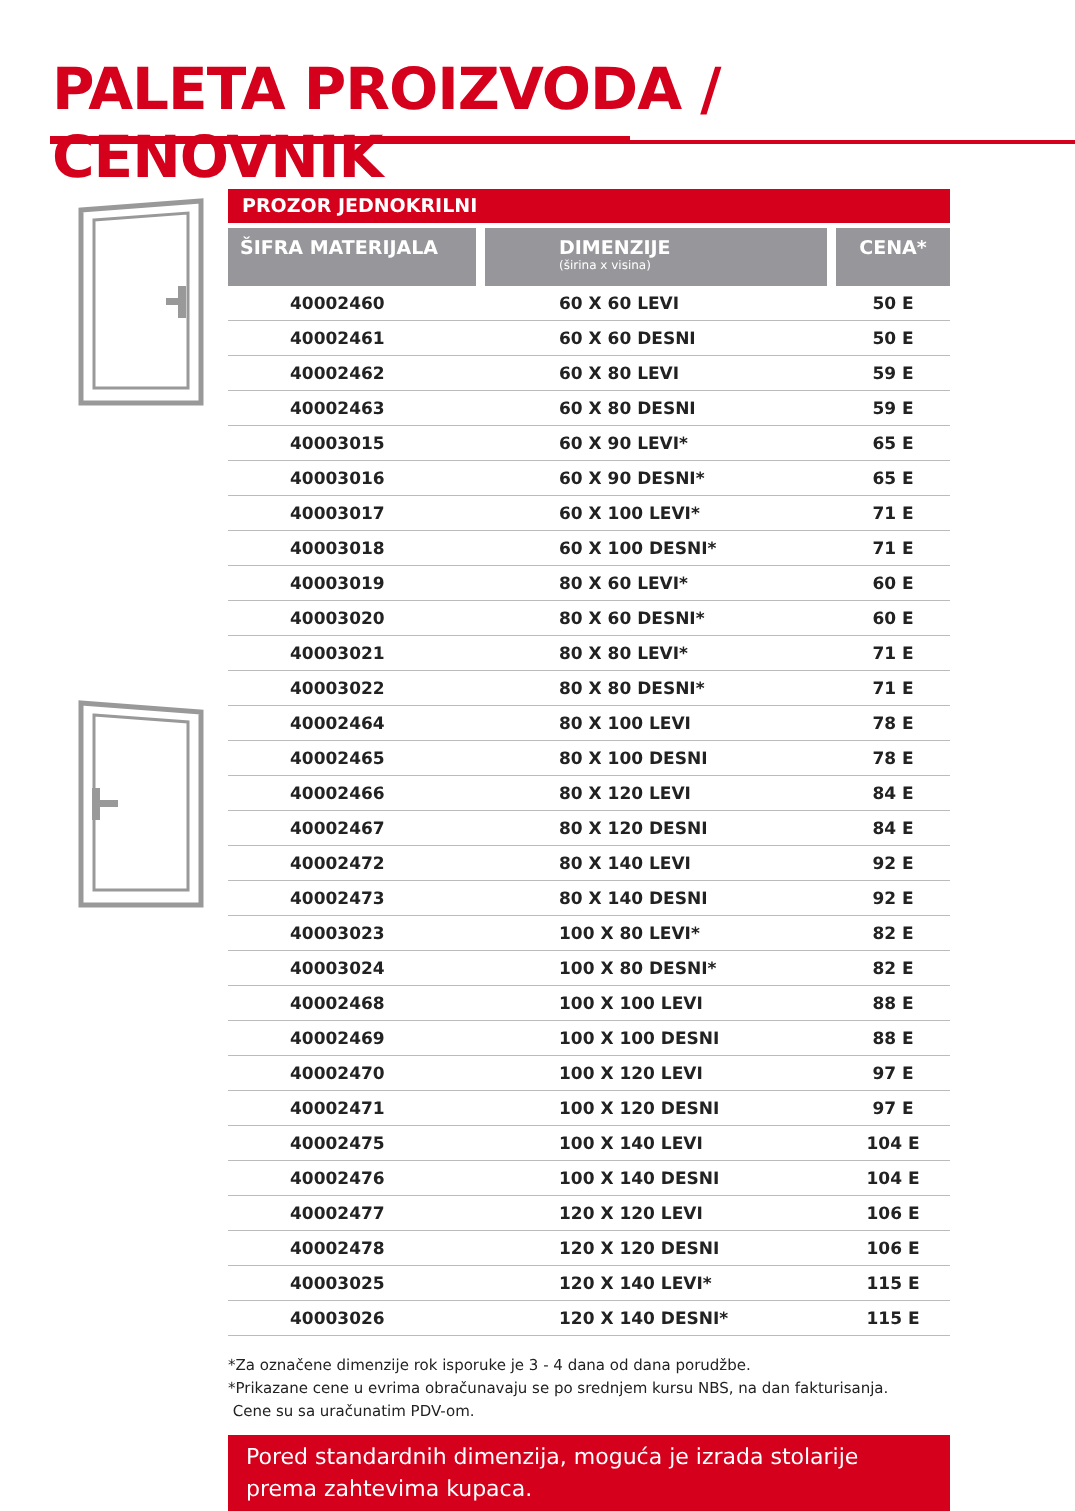PALETA PROIZVODA / CENOVNIK
PROZOR JEDNOKRILNI
| ŠIFRA MATERIJALA | DIMENZIJE (širina x visina) | CENA* |
| --- | --- | --- |
| 40002460 | 60 X 60 LEVI | 50 E |
| 40002461 | 60 X 60 DESNI | 50 E |
| 40002462 | 60 X 80 LEVI | 59 E |
| 40002463 | 60 X 80 DESNI | 59 E |
| 40003015 | 60 X 90 LEVI* | 65 E |
| 40003016 | 60 X 90 DESNI* | 65 E |
| 40003017 | 60 X 100 LEVI* | 71 E |
| 40003018 | 60 X 100 DESNI* | 71 E |
| 40003019 | 80 X 60 LEVI* | 60 E |
| 40003020 | 80 X 60 DESNI* | 60 E |
| 40003021 | 80 X 80 LEVI* | 71 E |
| 40003022 | 80 X 80 DESNI* | 71 E |
| 40002464 | 80 X 100 LEVI | 78 E |
| 40002465 | 80 X 100 DESNI | 78 E |
| 40002466 | 80 X 120 LEVI | 84 E |
| 40002467 | 80 X 120 DESNI | 84 E |
| 40002472 | 80 X 140 LEVI | 92 E |
| 40002473 | 80 X 140 DESNI | 92 E |
| 40003023 | 100 X 80 LEVI* | 82 E |
| 40003024 | 100 X 80 DESNI* | 82 E |
| 40002468 | 100 X 100 LEVI | 88 E |
| 40002469 | 100 X 100 DESNI | 88 E |
| 40002470 | 100 X 120 LEVI | 97 E |
| 40002471 | 100 X 120 DESNI | 97 E |
| 40002475 | 100 X 140 LEVI | 104 E |
| 40002476 | 100 X 140 DESNI | 104 E |
| 40002477 | 120 X 120 LEVI | 106 E |
| 40002478 | 120 X 120 DESNI | 106 E |
| 40003025 | 120 X 140 LEVI* | 115 E |
| 40003026 | 120 X 140 DESNI* | 115 E |
*Za označene dimenzije rok isporuke je 3 - 4 dana od dana porudžbe.
*Prikazane cene u evrima obračunavaju se po srednjem kursu NBS, na dan fakturisanja.
Cene su sa uračunatim PDV-om.
Pored standardnih dimenzija, moguća je izrada stolarije
prema zahtevima kupaca.